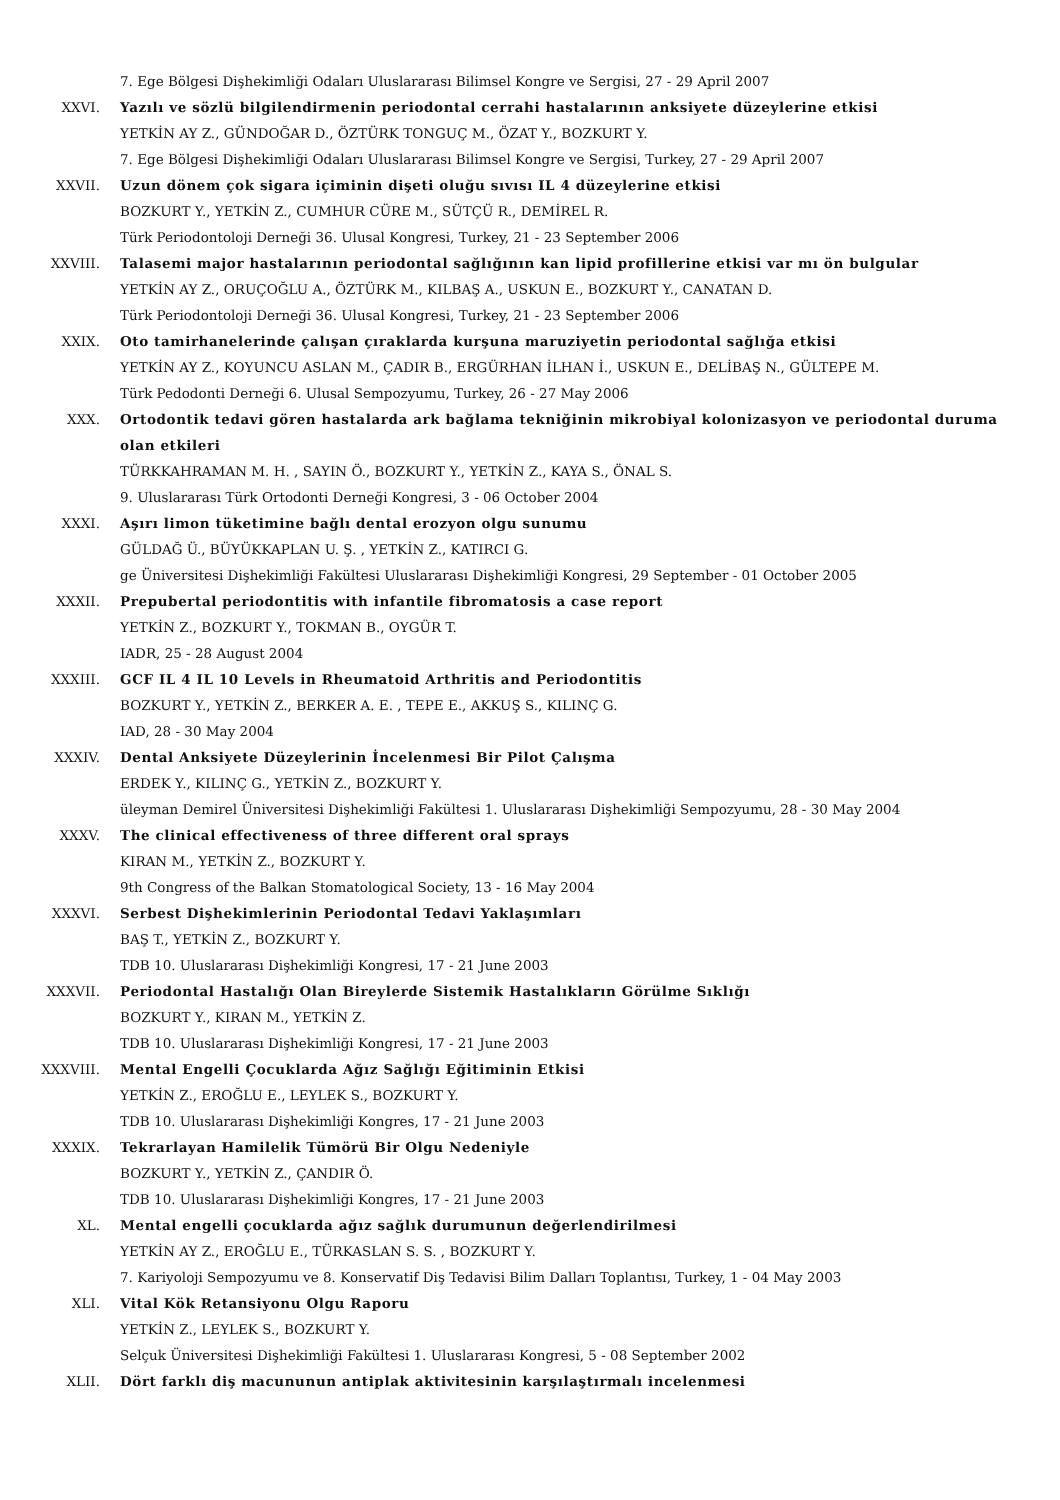7. Ege Bölgesi Dişhekimliği Odaları Uluslararası Bilimsel Kongre ve Sergisi, 27 - 29 April 2007
XXVI. Yazılı ve sözlü bilgilendirmenin periodontal cerrahi hastalarının anksiyete düzeylerine etkisi
YETKİN AY Z., GÜNDOĞAR D., ÖZTÜRK TONGUÇ M., ÖZAT Y., BOZKURT Y.
7. Ege Bölgesi Dişhekimliği Odaları Uluslararası Bilimsel Kongre ve Sergisi, Turkey, 27 - 29 April 2007
XXVII. Uzun dönem çok sigara içiminin dişeti oluğu sıvısı IL 4 düzeylerine etkisi
BOZKURT Y., YETKİN Z., CUMHUR CÜRE M., SÜTÇÜ R., DEMİREL R.
Türk Periodontoloji Derneği 36. Ulusal Kongresi, Turkey, 21 - 23 September 2006
XXVIII. Talasemi major hastalarının periodontal sağlığının kan lipid profillerine etkisi var mı ön bulgular
YETKİN AY Z., ORUÇOĞLU A., ÖZTÜRK M., KILBAŞ A., USKUN E., BOZKURT Y., CANATAN D.
Türk Periodontoloji Derneği 36. Ulusal Kongresi, Turkey, 21 - 23 September 2006
XXIX. Oto tamirhanelerinde çalışan çıraklarda kurşuna maruziyetin periodontal sağlığa etkisi
YETKİN AY Z., KOYUNCU ASLAN M., ÇADIR B., ERGÜRHAN İLHAN İ., USKUN E., DELİBAŞ N., GÜLTEPE M.
Türk Pedodonti Derneği 6. Ulusal Sempozyumu, Turkey, 26 - 27 May 2006
XXX. Ortodontik tedavi gören hastalarda ark bağlama tekniğinin mikrobiyal kolonizasyon ve periodontal duruma olan etkileri
TÜRKKAHRAMAN M. H. , SAYIN Ö., BOZKURT Y., YETKİN Z., KAYA S., ÖNAL S.
9. Uluslararası Türk Ortodonti Derneği Kongresi, 3 - 06 October 2004
XXXI. Aşırı limon tüketimine bağlı dental erozyon olgu sunumu
GÜLDAĞ Ü., BÜYÜKKAPLAN U. Ş. , YETKİN Z., KATIRCI G.
ge Üniversitesi Dişhekimliği Fakültesi Uluslararası Dişhekimliği Kongresi, 29 September - 01 October 2005
XXXII. Prepubertal periodontitis with infantile fibromatosis a case report
YETKİN Z., BOZKURT Y., TOKMAN B., OYGÜR T.
IADR, 25 - 28 August 2004
XXXIII. GCF IL 4 IL 10 Levels in Rheumatoid Arthritis and Periodontitis
BOZKURT Y., YETKİN Z., BERKER A. E. , TEPE E., AKKUŞ S., KILINÇ G.
IAD, 28 - 30 May 2004
XXXIV. Dental Anksiyete Düzeylerinin İncelenmesi Bir Pilot Çalışma
ERDEK Y., KILINÇ G., YETKİN Z., BOZKURT Y.
üleyman Demirel Üniversitesi Dişhekimliği Fakültesi 1. Uluslararası Dişhekimliği Sempozyumu, 28 - 30 May 2004
XXXV. The clinical effectiveness of three different oral sprays
KIRAN M., YETKİN Z., BOZKURT Y.
9th Congress of the Balkan Stomatological Society, 13 - 16 May 2004
XXXVI. Serbest Dişhekimlerinin Periodontal Tedavi Yaklaşımları
BAŞ T., YETKİN Z., BOZKURT Y.
TDB 10. Uluslararası Dişhekimliği Kongresi, 17 - 21 June 2003
XXXVII. Periodontal Hastalığı Olan Bireylerde Sistemik Hastalıkların Görülme Sıklığı
BOZKURT Y., KIRAN M., YETKİN Z.
TDB 10. Uluslararası Dişhekimliği Kongresi, 17 - 21 June 2003
XXXVIII. Mental Engelli Çocuklarda Ağız Sağlığı Eğitiminin Etkisi
YETKİN Z., EROĞLU E., LEYLEK S., BOZKURT Y.
TDB 10. Uluslararası Dişhekimliği Kongres, 17 - 21 June 2003
XXXIX. Tekrarlayan Hamilelik Tümörü Bir Olgu Nedeniyle
BOZKURT Y., YETKİN Z., ÇANDIR Ö.
TDB 10. Uluslararası Dişhekimliği Kongres, 17 - 21 June 2003
XL. Mental engelli çocuklarda ağız sağlık durumunun değerlendirilmesi
YETKİN AY Z., EROĞLU E., TÜRKASLAN S. S. , BOZKURT Y.
7. Kariyoloji Sempozyumu ve 8. Konservatif Diş Tedavisi Bilim Dalları Toplantısı, Turkey, 1 - 04 May 2003
XLI. Vital Kök Retansiyonu Olgu Raporu
YETKİN Z., LEYLEK S., BOZKURT Y.
Selçuk Üniversitesi Dişhekimliği Fakültesi 1. Uluslararası Kongresi, 5 - 08 September 2002
XLII. Dört farklı diş macununun antiplak aktivitesinin karşılaştırmalı incelenmesi